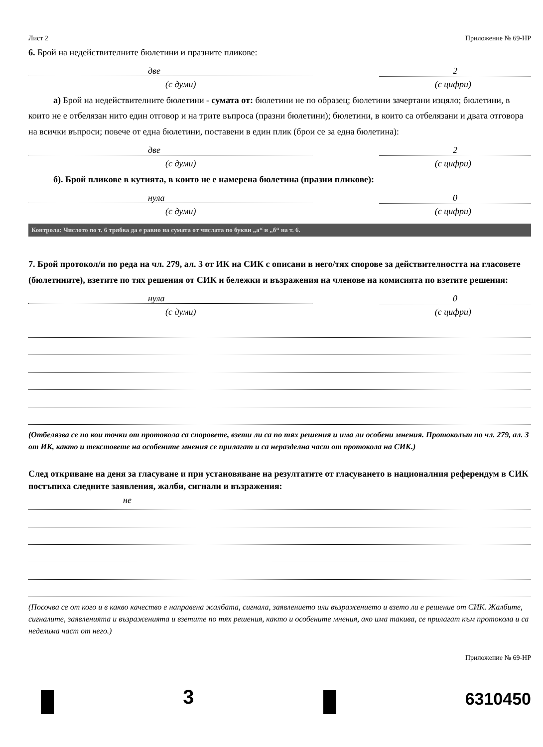Лист 2 Приложение № 69-НР
6. Брой на недействителните бюлетини и празните пликове:
две 2
(с думи) (с цифри)
а) Брой на недействителните бюлетини - сумата от: бюлетини не по образец; бюлетини зачертани изцяло; бюлетини, в които не е отбелязан нито един отговор и на трите въпроса (празни бюлетини); бюлетини, в които са отбелязани и двата отговора на всички въпроси; повече от една бюлетини, поставени в един плик (брои се за една бюлетина):
две 2
(с думи) (с цифри)
б). Брой пликове в кутията, в които не е намерена бюлетина (празни пликове):
нула 0
(с думи) (с цифри)
Контрола: Числото по т. 6 трябва да е равно на сумата от числата по букви „а“ и „б“ на т. 6.
7. Брой протокол/и по реда на чл. 279, ал. 3 от ИК на СИК с описани в него/тях спорове за действителността на гласовете (бюлетините), взетите по тях решения от СИК и бележки и възражения на членове на комисията по взетите решения:
нула 0
(с думи) (с цифри)
(Отбелязва се по кои точки от протокола са споровете, взети ли са по тях решения и има ли особени мнения. Протоколът по чл. 279, ал. 3 от ИК, както и текстовете на особените мнения се прилагат и са неразделна част от протокола на СИК.)
След откриване на деня за гласуване и при установяване на резултатите от гласуването в националния референдум в СИК постъпиха следните заявления, жалби, сигнали и възражения:
не
(Посочва се от кого и в какво качество е направена жалбата, сигнала, заявлението или възражението и взето ли е решение от СИК. Жалбите, сигналите, заявленията и възраженията и взетите по тях решения, както и особените мнения, ако има такива, се прилагат към протокола и са неделима част от него.)
Приложение № 69-НР
3
6310450